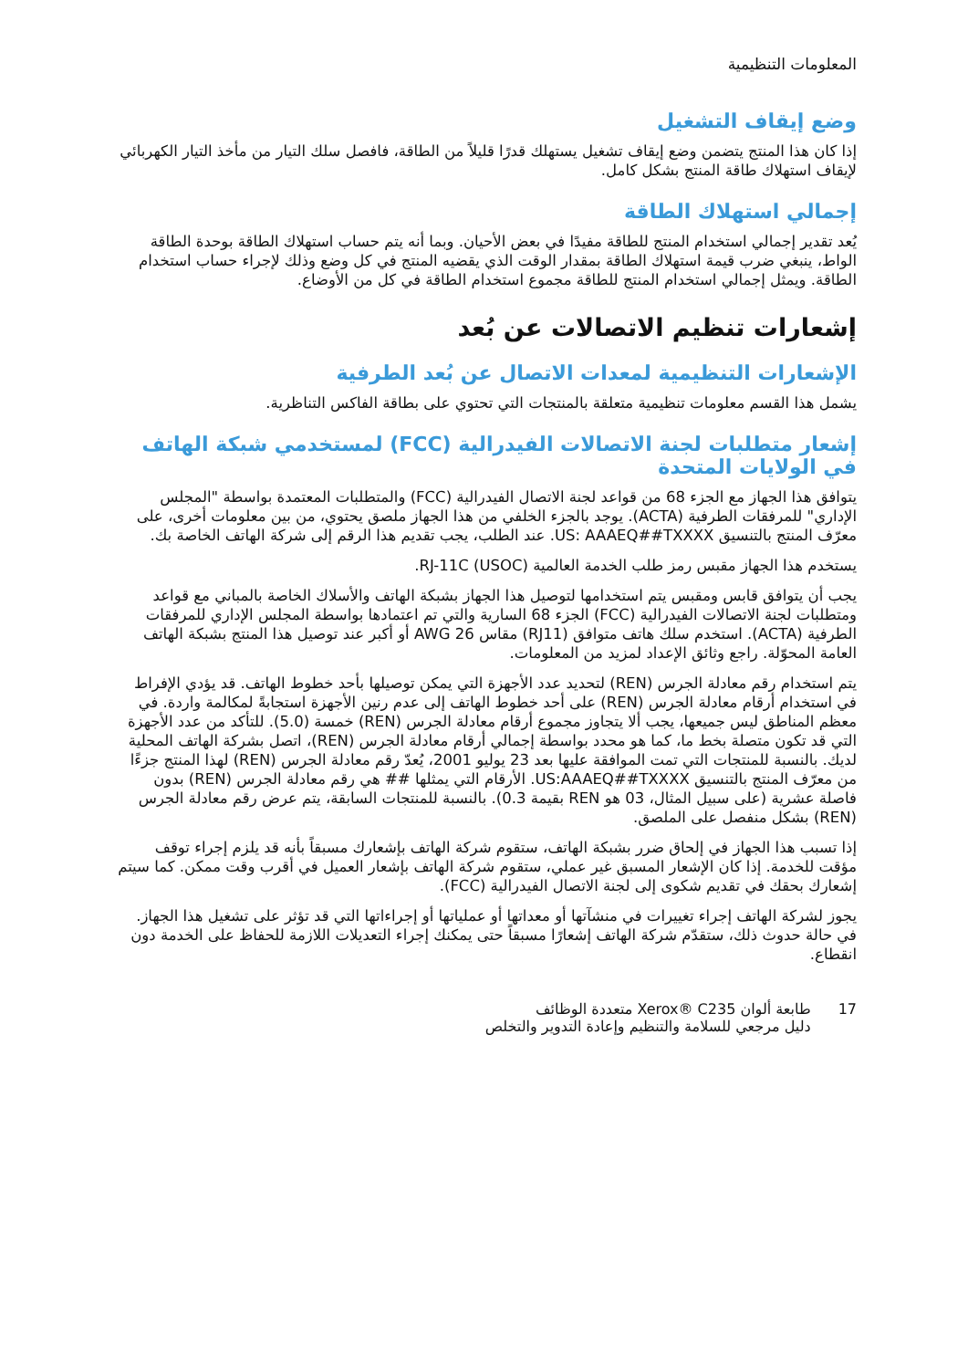المعلومات التنظيمية
وضع إيقاف التشغيل
إذا كان هذا المنتج يتضمن وضع إيقاف تشغيل يستهلك قدرًا قليلاً من الطاقة، فافصل سلك التيار من مأخذ التيار الكهربائي لإيقاف استهلاك طاقة المنتج بشكل كامل.
إجمالي استهلاك الطاقة
يُعد تقدير إجمالي استخدام المنتج للطاقة مفيدًا في بعض الأحيان. وبما أنه يتم حساب استهلاك الطاقة بوحدة الطاقة الواط، ينبغي ضرب قيمة استهلاك الطاقة بمقدار الوقت الذي يقضيه المنتج في كل وضع وذلك لإجراء حساب استخدام الطاقة. ويمثل إجمالي استخدام المنتج للطاقة مجموع استخدام الطاقة في كل من الأوضاع.
إشعارات تنظيم الاتصالات عن بُعد
الإشعارات التنظيمية لمعدات الاتصال عن بُعد الطرفية
يشمل هذا القسم معلومات تنظيمية متعلقة بالمنتجات التي تحتوي على بطاقة الفاكس التناظرية.
إشعار متطلبات لجنة الاتصالات الفيدرالية (FCC) لمستخدمي شبكة الهاتف في الولايات المتحدة
يتوافق هذا الجهاز مع الجزء 68 من قواعد لجنة الاتصال الفيدرالية (FCC) والمتطلبات المعتمدة بواسطة "المجلس الإداري" للمرفقات الطرفية (ACTA). يوجد بالجزء الخلفي من هذا الجهاز ملصق يحتوي، من بين معلومات أخرى، على معرّف المنتج بالتنسيق US: AAAEQ##TXXXX. عند الطلب، يجب تقديم هذا الرقم إلى شركة الهاتف الخاصة بك.
يستخدم هذا الجهاز مقبس رمز طلب الخدمة العالمية (USOC) RJ-11C.
يجب أن يتوافق قابس ومقبس يتم استخدامها لتوصيل هذا الجهاز بشبكة الهاتف والأسلاك الخاصة بالمباني مع قواعد ومتطلبات لجنة الاتصالات الفيدرالية (FCC) الجزء 68 السارية والتي تم اعتمادها بواسطة المجلس الإداري للمرفقات الطرفية (ACTA). استخدم سلك هاتف متوافق (RJ11) مقاس 26 AWG أو أكبر عند توصيل هذا المنتج بشبكة الهاتف العامة المحوّلة. راجع وثائق الإعداد لمزيد من المعلومات.
يتم استخدام رقم معادلة الجرس (REN) لتحديد عدد الأجهزة التي يمكن توصيلها بأحد خطوط الهاتف. قد يؤدي الإفراط في استخدام أرقام معادلة الجرس (REN) على أحد خطوط الهاتف إلى عدم رنين الأجهزة استجابةً لمكالمة واردة. في معظم المناطق ليس جميعها، يجب ألا يتجاوز مجموع أرقام معادلة الجرس (REN) خمسة (5.0). للتأكد من عدد الأجهزة التي قد تكون متصلة بخط ما، كما هو محدد بواسطة إجمالي أرقام معادلة الجرس (REN)، اتصل بشركة الهاتف المحلية لديك. بالنسبة للمنتجات التي تمت الموافقة عليها بعد 23 يوليو 2001، يُعدّ رقم معادلة الجرس (REN) لهذا المنتج جزءًا من معرّف المنتج بالتنسيق US:AAAEQ##TXXXX. الأرقام التي يمثلها ## هي رقم معادلة الجرس (REN) بدون فاصلة عشرية (على سبيل المثال، 03 هو REN بقيمة 0.3). بالنسبة للمنتجات السابقة، يتم عرض رقم معادلة الجرس (REN) بشكل منفصل على الملصق.
إذا تسبب هذا الجهاز في إلحاق ضرر بشبكة الهاتف، ستقوم شركة الهاتف بإشعارك مسبقاً بأنه قد يلزم إجراء توقف مؤقت للخدمة. إذا كان الإشعار المسبق غير عملي، ستقوم شركة الهاتف بإشعار العميل في أقرب وقت ممكن. كما سيتم إشعارك بحقك في تقديم شكوى إلى لجنة الاتصال الفيدرالية (FCC).
يجوز لشركة الهاتف إجراء تغييرات في منشآتها أو معداتها أو عملياتها أو إجراءاتها التي قد تؤثر على تشغيل هذا الجهاز. في حالة حدوث ذلك، ستقدّم شركة الهاتف إشعارًا مسبقاً حتى يمكنك إجراء التعديلات اللازمة للحفاظ على الخدمة دون انقطاع.
17 طابعة ألوان Xerox® C235 متعددة الوظائف
دليل مرجعي للسلامة والتنظيم وإعادة التدوير والتخلص